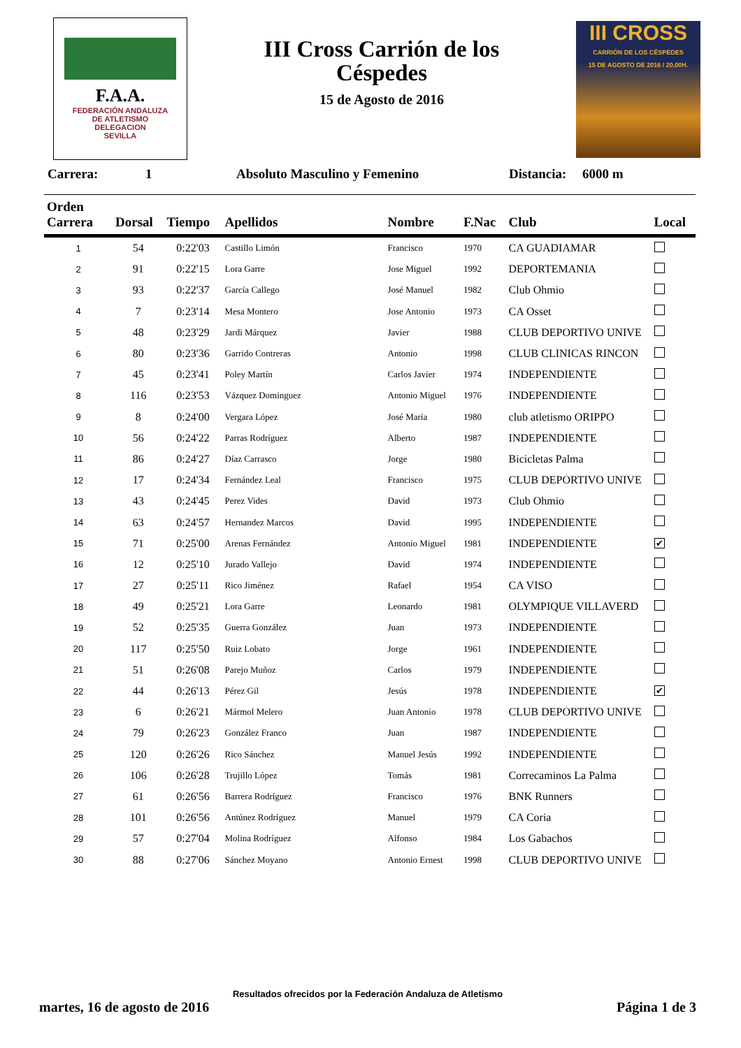F.A.A.
FEDERACIÓN ANDALUZA
DE ATLETISMO
DELEGACION
SEVILLA
III Cross Carrión de los Céspedes
15 de Agosto de 2016
III CROSS
CARRIÓN DE LOS CÉSPEDES
15 DE AGOSTO DE 2016 / 20,00H.
Carrera: 1 Absoluto Masculino y Femenino Distancia: 6000 m
| Orden Carrera | Dorsal | Tiempo | Apellidos | Nombre | F.Nac | Club | Local |
| --- | --- | --- | --- | --- | --- | --- | --- |
| 1 | 54 | 0:22'03 | Castillo Limón | Francisco | 1970 | CA GUADIAMAR | |
| 2 | 91 | 0:22'15 | Lora Garre | Jose Miguel | 1992 | DEPORTEMANIA | |
| 3 | 93 | 0:22'37 | García Callego | José Manuel | 1982 | Club Ohmio | |
| 4 | 7 | 0:23'14 | Mesa Montero | Jose Antonio | 1973 | CA Osset | |
| 5 | 48 | 0:23'29 | Jardi Márquez | Javier | 1988 | CLUB DEPORTIVO UNIVE | |
| 6 | 80 | 0:23'36 | Garrido Contreras | Antonio | 1998 | CLUB CLINICAS RINCON | |
| 7 | 45 | 0:23'41 | Poley Martín | Carlos Javier | 1974 | INDEPENDIENTE | |
| 8 | 116 | 0:23'53 | Vázquez Dominguez | Antonio Miguel | 1976 | INDEPENDIENTE | |
| 9 | 8 | 0:24'00 | Vergara López | José María | 1980 | club atletismo ORIPPO | |
| 10 | 56 | 0:24'22 | Parras Rodríguez | Alberto | 1987 | INDEPENDIENTE | |
| 11 | 86 | 0:24'27 | Díaz Carrasco | Jorge | 1980 | Bicicletas Palma | |
| 12 | 17 | 0:24'34 | Fernández Leal | Francisco | 1975 | CLUB DEPORTIVO UNIVE | |
| 13 | 43 | 0:24'45 | Perez Vides | David | 1973 | Club Ohmio | |
| 14 | 63 | 0:24'57 | Hernandez Marcos | David | 1995 | INDEPENDIENTE | |
| 15 | 71 | 0:25'00 | Arenas Fernández | Antonio Miguel | 1981 | INDEPENDIENTE | ✔ |
| 16 | 12 | 0:25'10 | Jurado Vallejo | David | 1974 | INDEPENDIENTE | |
| 17 | 27 | 0:25'11 | Rico Jiménez | Rafael | 1954 | CA VISO | |
| 18 | 49 | 0:25'21 | Lora Garre | Leonardo | 1981 | OLYMPIQUE VILLAVERD | |
| 19 | 52 | 0:25'35 | Guerra González | Juan | 1973 | INDEPENDIENTE | |
| 20 | 117 | 0:25'50 | Ruiz Lobato | Jorge | 1961 | INDEPENDIENTE | |
| 21 | 51 | 0:26'08 | Parejo Muñoz | Carlos | 1979 | INDEPENDIENTE | |
| 22 | 44 | 0:26'13 | Pérez Gil | Jesús | 1978 | INDEPENDIENTE | ✔ |
| 23 | 6 | 0:26'21 | Mármol Melero | Juan Antonio | 1978 | CLUB DEPORTIVO UNIVE | |
| 24 | 79 | 0:26'23 | González Franco | Juan | 1987 | INDEPENDIENTE | |
| 25 | 120 | 0:26'26 | Rico Sánchez | Manuel Jesús | 1992 | INDEPENDIENTE | |
| 26 | 106 | 0:26'28 | Trujillo López | Tomás | 1981 | Correcaminos La Palma | |
| 27 | 61 | 0:26'56 | Barrera Rodríguez | Francisco | 1976 | BNK Runners | |
| 28 | 101 | 0:26'56 | Antúnez Rodríguez | Manuel | 1979 | CA Coria | |
| 29 | 57 | 0:27'04 | Molina Rodríguez | Alfonso | 1984 | Los Gabachos | |
| 30 | 88 | 0:27'06 | Sánchez Moyano | Antonio Ernest | 1998 | CLUB DEPORTIVO UNIVE | |
Resultados ofrecidos por la Federación Andaluza de Atletismo
martes, 16 de agosto de 2016 Página 1 de 3